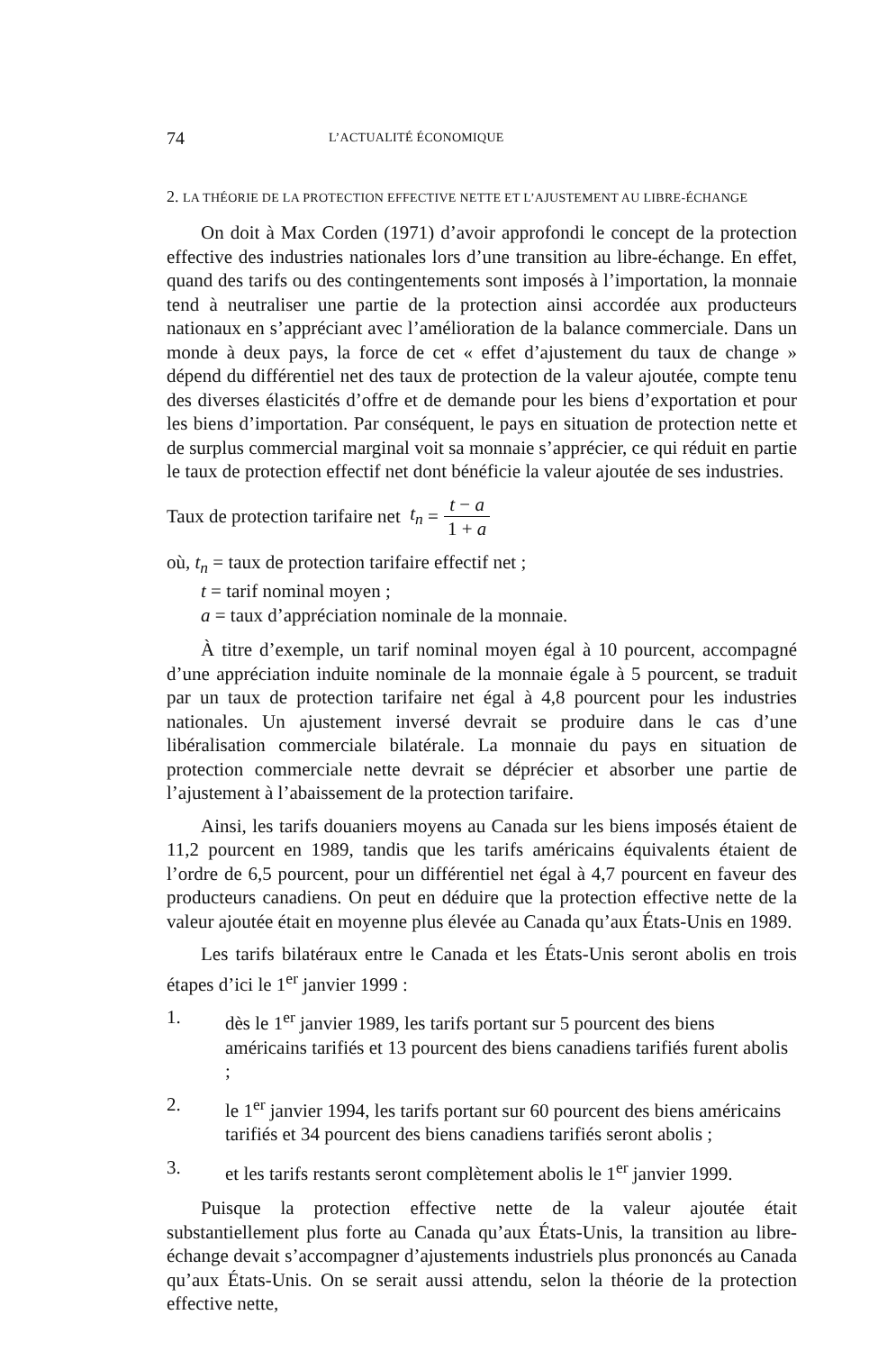74 L’ACTUALITÉ ÉCONOMIQUE
2. LA THÉORIE DE LA PROTECTION EFFECTIVE NETTE ET L’AJUSTEMENT AU LIBRE-ÉCHANGE
On doit à Max Corden (1971) d’avoir approfondi le concept de la protection effective des industries nationales lors d’une transition au libre-échange. En effet, quand des tarifs ou des contingentements sont imposés à l’importation, la monnaie tend à neutraliser une partie de la protection ainsi accordée aux producteurs nationaux en s’appréciant avec l’amélioration de la balance commerciale. Dans un monde à deux pays, la force de cet « effet d’ajustement du taux de change » dépend du différentiel net des taux de protection de la valeur ajoutée, compte tenu des diverses élasticités d’offre et de demande pour les biens d’exportation et pour les biens d’importation. Par conséquent, le pays en situation de protection nette et de surplus commercial marginal voit sa monnaie s’apprécier, ce qui réduit en partie le taux de protection effectif net dont bénéficie la valeur ajoutée de ses industries.
Taux de protection tarifaire net t<sub>n</sub> = t − a 1 + a
où, t<sub>n</sub> = taux de protection tarifaire effectif net ;
t = tarif nominal moyen ;
a = taux d’appréciation nominale de la monnaie.
À titre d’exemple, un tarif nominal moyen égal à 10 pourcent, accompagné d’une appréciation induite nominale de la monnaie égale à 5 pourcent, se traduit par un taux de protection tarifaire net égal à 4,8 pourcent pour les industries nationales. Un ajustement inversé devrait se produire dans le cas d’une libéralisation commerciale bilatérale. La monnaie du pays en situation de protection commerciale nette devrait se déprécier et absorber une partie de l’ajustement à l’abaissement de la protection tarifaire.
Ainsi, les tarifs douaniers moyens au Canada sur les biens imposés étaient de 11,2 pourcent en 1989, tandis que les tarifs américains équivalents étaient de l’ordre de 6,5 pourcent, pour un différentiel net égal à 4,7 pourcent en faveur des producteurs canadiens. On peut en déduire que la protection effective nette de la valeur ajoutée était en moyenne plus élevée au Canada qu’aux États-Unis en 1989.
Les tarifs bilatéraux entre le Canada et les États-Unis seront abolis en trois étapes d’ici le 1<sup>er</sup> janvier 1999 :
1. dès le 1<sup>er</sup> janvier 1989, les tarifs portant sur 5 pourcent des biens américains tarifiés et 13 pourcent des biens canadiens tarifiés furent abolis ;
2. le 1<sup>er</sup> janvier 1994, les tarifs portant sur 60 pourcent des biens américains tarifiés et 34 pourcent des biens canadiens tarifiés seront abolis ;
3. et les tarifs restants seront complètement abolis le 1<sup>er</sup> janvier 1999.
Puisque la protection effective nette de la valeur ajoutée était substantiellement plus forte au Canada qu’aux États-Unis, la transition au libre-échange devait s’accompagner d’ajustements industriels plus prononcés au Canada qu’aux États-Unis. On se serait aussi attendu, selon la théorie de la protection effective nette,